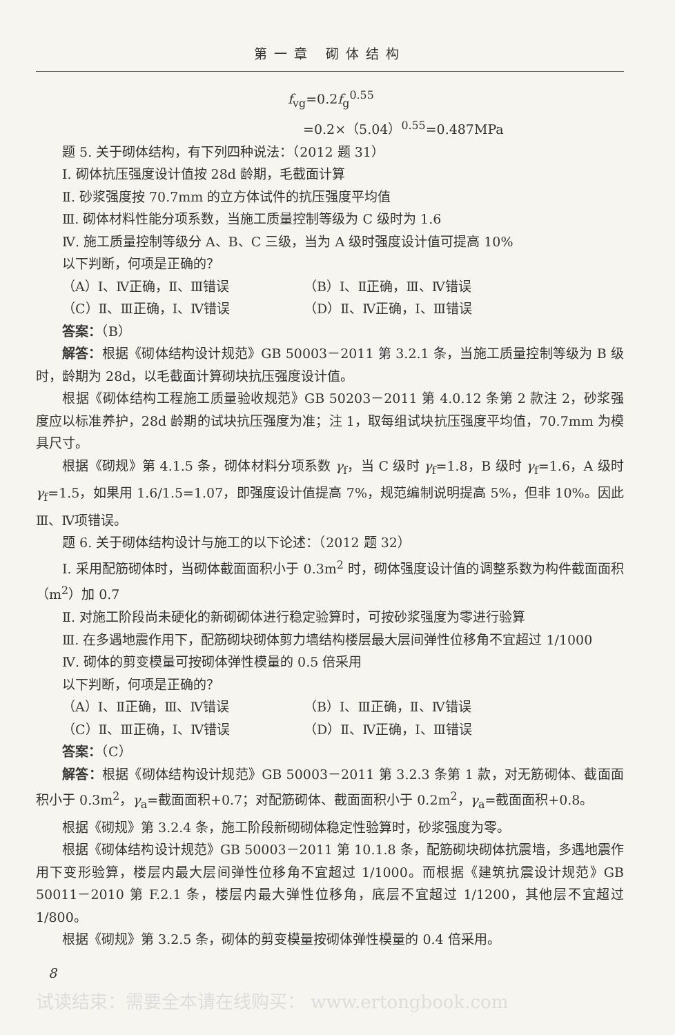第一章 砌体结构
f<sub>vg</sub>=0.2f<sub>g</sub><sup>0.55</sup>
=0.2×（5.04）<sup>0.55</sup>=0.487MPa
题 5. 关于砌体结构，有下列四种说法：（2012 题 31）
Ⅰ. 砌体抗压强度设计值按 28d 龄期，毛截面计算
Ⅱ. 砂浆强度按 70.7mm 的立方体试件的抗压强度平均值
Ⅲ. 砌体材料性能分项系数，当施工质量控制等级为 C 级时为 1.6
Ⅳ. 施工质量控制等级分 A、B、C 三级，当为 A 级时强度设计值可提高 10%
以下判断，何项是正确的？
（A）Ⅰ、Ⅳ正确，Ⅱ、Ⅲ错误 （B）Ⅰ、Ⅱ正确，Ⅲ、Ⅳ错误
（C）Ⅱ、Ⅲ正确，Ⅰ、Ⅳ错误 （D）Ⅱ、Ⅳ正确，Ⅰ、Ⅲ错误
答案：（B）
解答：根据《砌体结构设计规范》GB 50003－2011 第 3.2.1 条，当施工质量控制等级为 B 级时，龄期为 28d，以毛截面计算砌块抗压强度设计值。
根据《砌体结构工程施工质量验收规范》GB 50203－2011 第 4.0.12 条第 2 款注 2，砂浆强度应以标准养护，28d 龄期的试块抗压强度为准；注 1，取每组试块抗压强度平均值，70.7mm 为模具尺寸。
根据《砌规》第 4.1.5 条，砌体材料分项系数 γ<sub>f</sub>，当 C 级时 γ<sub>f</sub>=1.8，B 级时 γ<sub>f</sub>=1.6，A 级时 γ<sub>f</sub>=1.5，如果用 1.6/1.5=1.07，即强度设计值提高 7%，规范编制说明提高 5%，但非 10%。因此Ⅲ、Ⅳ项错误。
题 6. 关于砌体结构设计与施工的以下论述：（2012 题 32）
Ⅰ. 采用配筋砌体时，当砌体截面面积小于 0.3m<sup>2</sup> 时，砌体强度设计值的调整系数为构件截面面积（m<sup>2</sup>）加 0.7
Ⅱ. 对施工阶段尚未硬化的新砌砌体进行稳定验算时，可按砂浆强度为零进行验算
Ⅲ. 在多遇地震作用下，配筋砌块砌体剪力墙结构楼层最大层间弹性位移角不宜超过 1/1000
Ⅳ. 砌体的剪变模量可按砌体弹性模量的 0.5 倍采用
以下判断，何项是正确的？
（A）Ⅰ、Ⅱ正确，Ⅲ、Ⅳ错误 （B）Ⅰ、Ⅲ正确，Ⅱ、Ⅳ错误
（C）Ⅱ、Ⅲ正确，Ⅰ、Ⅳ错误 （D）Ⅱ、Ⅳ正确，Ⅰ、Ⅲ错误
答案：（C）
解答：根据《砌体结构设计规范》GB 50003－2011 第 3.2.3 条第 1 款，对无筋砌体、截面面积小于 0.3m<sup>2</sup>，γ<sub>a</sub>=截面面积+0.7；对配筋砌体、截面面积小于 0.2m<sup>2</sup>，γ<sub>a</sub>=截面面积+0.8。
根据《砌规》第 3.2.4 条，施工阶段新砌砌体稳定性验算时，砂浆强度为零。
根据《砌体结构设计规范》GB 50003－2011 第 10.1.8 条，配筋砌块砌体抗震墙，多遇地震作用下变形验算，楼层内最大层间弹性位移角不宜超过 1/1000。而根据《建筑抗震设计规范》GB 50011－2010 第 F.2.1 条，楼层内最大弹性位移角，底层不宜超过 1/1200，其他层不宜超过 1/800。
根据《砌规》第 3.2.5 条，砌体的剪变模量按砌体弹性模量的 0.4 倍采用。
8
试读结束：需要全本请在线购买： www.ertongbook.com